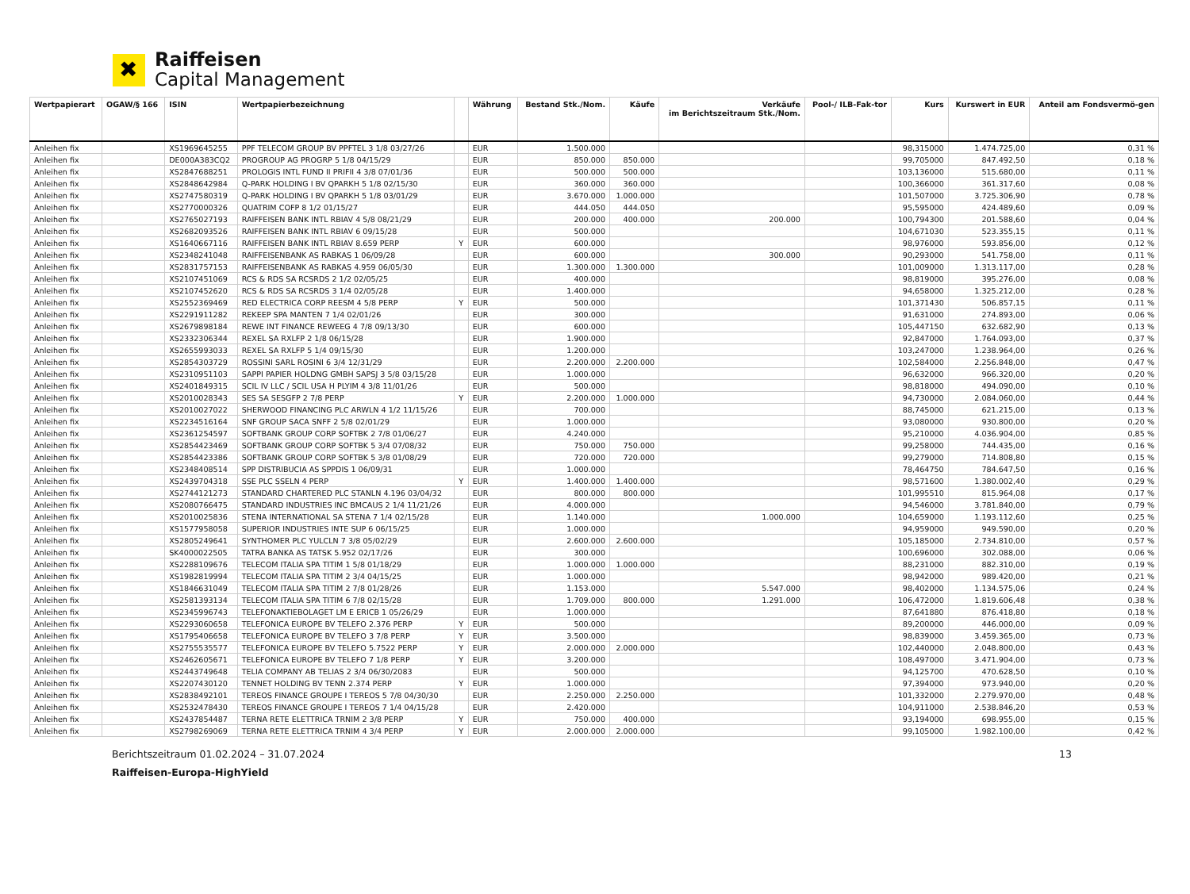✖
Raiffeisen
Capital Management
| Wertpapierart | OGAW/§ 166 | ISIN | Wertpapierbezeichnung | | Währung | Bestand Stk./Nom. | Käufe | Verkäufe im Berichtszeitraum Stk./Nom. | Pool-/ ILB-Fak-tor | Kurs | Kurswert in EUR | Anteil am Fondsvermö-gen |
| --- | --- | --- | --- | --- | --- | --- | --- | --- | --- | --- | --- | --- |
| Anleihen fix | | XS1969645255 | PPF TELECOM GROUP BV PPFTEL 3 1/8 03/27/26 | | EUR | 1.500.000 | | | | 98,315000 | 1.474.725,00 | 0,31 % |
| Anleihen fix | | DE000A383CQ2 | PROGROUP AG PROGRP 5 1/8 04/15/29 | | EUR | 850.000 | 850.000 | | | 99,705000 | 847.492,50 | 0,18 % |
| Anleihen fix | | XS2847688251 | PROLOGIS INTL FUND II PRIFII 4 3/8 07/01/36 | | EUR | 500.000 | 500.000 | | | 103,136000 | 515.680,00 | 0,11 % |
| Anleihen fix | | XS2848642984 | Q-PARK HOLDING I BV QPARKH 5 1/8 02/15/30 | | EUR | 360.000 | 360.000 | | | 100,366000 | 361.317,60 | 0,08 % |
| Anleihen fix | | XS2747580319 | Q-PARK HOLDING I BV QPARKH 5 1/8 03/01/29 | | EUR | 3.670.000 | 1.000.000 | | | 101,507000 | 3.725.306,90 | 0,78 % |
| Anleihen fix | | XS2770000326 | QUATRIM COFP 8 1/2 01/15/27 | | EUR | 444.050 | 444.050 | | | 95,595000 | 424.489,60 | 0,09 % |
| Anleihen fix | | XS2765027193 | RAIFFEISEN BANK INTL RBIAV 4 5/8 08/21/29 | | EUR | 200.000 | 400.000 | 200.000 | | 100,794300 | 201.588,60 | 0,04 % |
| Anleihen fix | | XS2682093526 | RAIFFEISEN BANK INTL RBIAV 6 09/15/28 | | EUR | 500.000 | | | | 104,671030 | 523.355,15 | 0,11 % |
| Anleihen fix | | XS1640667116 | RAIFFEISEN BANK INTL RBIAV 8.659 PERP | Y | EUR | 600.000 | | | | 98,976000 | 593.856,00 | 0,12 % |
| Anleihen fix | | XS2348241048 | RAIFFEISENBANK AS RABKAS 1 06/09/28 | | EUR | 600.000 | | 300.000 | | 90,293000 | 541.758,00 | 0,11 % |
| Anleihen fix | | XS2831757153 | RAIFFEISENBANK AS RABKAS 4.959 06/05/30 | | EUR | 1.300.000 | 1.300.000 | | | 101,009000 | 1.313.117,00 | 0,28 % |
| Anleihen fix | | XS2107451069 | RCS & RDS SA RCSRDS 2 1/2 02/05/25 | | EUR | 400.000 | | | | 98,819000 | 395.276,00 | 0,08 % |
| Anleihen fix | | XS2107452620 | RCS & RDS SA RCSRDS 3 1/4 02/05/28 | | EUR | 1.400.000 | | | | 94,658000 | 1.325.212,00 | 0,28 % |
| Anleihen fix | | XS2552369469 | RED ELECTRICA CORP REESM 4 5/8 PERP | Y | EUR | 500.000 | | | | 101,371430 | 506.857,15 | 0,11 % |
| Anleihen fix | | XS2291911282 | REKEEP SPA MANTEN 7 1/4 02/01/26 | | EUR | 300.000 | | | | 91,631000 | 274.893,00 | 0,06 % |
| Anleihen fix | | XS2679898184 | REWE INT FINANCE REWEEG 4 7/8 09/13/30 | | EUR | 600.000 | | | | 105,447150 | 632.682,90 | 0,13 % |
| Anleihen fix | | XS2332306344 | REXEL SA RXLFP 2 1/8 06/15/28 | | EUR | 1.900.000 | | | | 92,847000 | 1.764.093,00 | 0,37 % |
| Anleihen fix | | XS2655993033 | REXEL SA RXLFP 5 1/4 09/15/30 | | EUR | 1.200.000 | | | | 103,247000 | 1.238.964,00 | 0,26 % |
| Anleihen fix | | XS2854303729 | ROSSINI SARL ROSINI 6 3/4 12/31/29 | | EUR | 2.200.000 | 2.200.000 | | | 102,584000 | 2.256.848,00 | 0,47 % |
| Anleihen fix | | XS2310951103 | SAPPI PAPIER HOLDNG GMBH SAPSJ 3 5/8 03/15/28 | | EUR | 1.000.000 | | | | 96,632000 | 966.320,00 | 0,20 % |
| Anleihen fix | | XS2401849315 | SCIL IV LLC / SCIL USA H PLYIM 4 3/8 11/01/26 | | EUR | 500.000 | | | | 98,818000 | 494.090,00 | 0,10 % |
| Anleihen fix | | XS2010028343 | SES SA SESGFP 2 7/8 PERP | Y | EUR | 2.200.000 | 1.000.000 | | | 94,730000 | 2.084.060,00 | 0,44 % |
| Anleihen fix | | XS2010027022 | SHERWOOD FINANCING PLC ARWLN 4 1/2 11/15/26 | | EUR | 700.000 | | | | 88,745000 | 621.215,00 | 0,13 % |
| Anleihen fix | | XS2234516164 | SNF GROUP SACA SNFF 2 5/8 02/01/29 | | EUR | 1.000.000 | | | | 93,080000 | 930.800,00 | 0,20 % |
| Anleihen fix | | XS2361254597 | SOFTBANK GROUP CORP SOFTBK 2 7/8 01/06/27 | | EUR | 4.240.000 | | | | 95,210000 | 4.036.904,00 | 0,85 % |
| Anleihen fix | | XS2854423469 | SOFTBANK GROUP CORP SOFTBK 5 3/4 07/08/32 | | EUR | 750.000 | 750.000 | | | 99,258000 | 744.435,00 | 0,16 % |
| Anleihen fix | | XS2854423386 | SOFTBANK GROUP CORP SOFTBK 5 3/8 01/08/29 | | EUR | 720.000 | 720.000 | | | 99,279000 | 714.808,80 | 0,15 % |
| Anleihen fix | | XS2348408514 | SPP DISTRIBUCIA AS SPPDIS 1 06/09/31 | | EUR | 1.000.000 | | | | 78,464750 | 784.647,50 | 0,16 % |
| Anleihen fix | | XS2439704318 | SSE PLC SSELN 4 PERP | Y | EUR | 1.400.000 | 1.400.000 | | | 98,571600 | 1.380.002,40 | 0,29 % |
| Anleihen fix | | XS2744121273 | STANDARD CHARTERED PLC STANLN 4.196 03/04/32 | | EUR | 800.000 | 800.000 | | | 101,995510 | 815.964,08 | 0,17 % |
| Anleihen fix | | XS2080766475 | STANDARD INDUSTRIES INC BMCAUS 2 1/4 11/21/26 | | EUR | 4.000.000 | | | | 94,546000 | 3.781.840,00 | 0,79 % |
| Anleihen fix | | XS2010025836 | STENA INTERNATIONAL SA STENA 7 1/4 02/15/28 | | EUR | 1.140.000 | | 1.000.000 | | 104,659000 | 1.193.112,60 | 0,25 % |
| Anleihen fix | | XS1577958058 | SUPERIOR INDUSTRIES INTE SUP 6 06/15/25 | | EUR | 1.000.000 | | | | 94,959000 | 949.590,00 | 0,20 % |
| Anleihen fix | | XS2805249641 | SYNTHOMER PLC YULCLN 7 3/8 05/02/29 | | EUR | 2.600.000 | 2.600.000 | | | 105,185000 | 2.734.810,00 | 0,57 % |
| Anleihen fix | | SK4000022505 | TATRA BANKA AS TATSK 5.952 02/17/26 | | EUR | 300.000 | | | | 100,696000 | 302.088,00 | 0,06 % |
| Anleihen fix | | XS2288109676 | TELECOM ITALIA SPA TITIM 1 5/8 01/18/29 | | EUR | 1.000.000 | 1.000.000 | | | 88,231000 | 882.310,00 | 0,19 % |
| Anleihen fix | | XS1982819994 | TELECOM ITALIA SPA TITIM 2 3/4 04/15/25 | | EUR | 1.000.000 | | | | 98,942000 | 989.420,00 | 0,21 % |
| Anleihen fix | | XS1846631049 | TELECOM ITALIA SPA TITIM 2 7/8 01/28/26 | | EUR | 1.153.000 | | 5.547.000 | | 98,402000 | 1.134.575,06 | 0,24 % |
| Anleihen fix | | XS2581393134 | TELECOM ITALIA SPA TITIM 6 7/8 02/15/28 | | EUR | 1.709.000 | 800.000 | 1.291.000 | | 106,472000 | 1.819.606,48 | 0,38 % |
| Anleihen fix | | XS2345996743 | TELEFONAKTIEBOLAGET LM E ERICB 1 05/26/29 | | EUR | 1.000.000 | | | | 87,641880 | 876.418,80 | 0,18 % |
| Anleihen fix | | XS2293060658 | TELEFONICA EUROPE BV TELEFO 2.376 PERP | Y | EUR | 500.000 | | | | 89,200000 | 446.000,00 | 0,09 % |
| Anleihen fix | | XS1795406658 | TELEFONICA EUROPE BV TELEFO 3 7/8 PERP | Y | EUR | 3.500.000 | | | | 98,839000 | 3.459.365,00 | 0,73 % |
| Anleihen fix | | XS2755535577 | TELEFONICA EUROPE BV TELEFO 5.7522 PERP | Y | EUR | 2.000.000 | 2.000.000 | | | 102,440000 | 2.048.800,00 | 0,43 % |
| Anleihen fix | | XS2462605671 | TELEFONICA EUROPE BV TELEFO 7 1/8 PERP | Y | EUR | 3.200.000 | | | | 108,497000 | 3.471.904,00 | 0,73 % |
| Anleihen fix | | XS2443749648 | TELIA COMPANY AB TELIAS 2 3/4 06/30/2083 | | EUR | 500.000 | | | | 94,125700 | 470.628,50 | 0,10 % |
| Anleihen fix | | XS2207430120 | TENNET HOLDING BV TENN 2.374 PERP | Y | EUR | 1.000.000 | | | | 97,394000 | 973.940,00 | 0,20 % |
| Anleihen fix | | XS2838492101 | TEREOS FINANCE GROUPE I TEREOS 5 7/8 04/30/30 | | EUR | 2.250.000 | 2.250.000 | | | 101,332000 | 2.279.970,00 | 0,48 % |
| Anleihen fix | | XS2532478430 | TEREOS FINANCE GROUPE I TEREOS 7 1/4 04/15/28 | | EUR | 2.420.000 | | | | 104,911000 | 2.538.846,20 | 0,53 % |
| Anleihen fix | | XS2437854487 | TERNA RETE ELETTRICA TRNIM 2 3/8 PERP | Y | EUR | 750.000 | 400.000 | | | 93,194000 | 698.955,00 | 0,15 % |
| Anleihen fix | | XS2798269069 | TERNA RETE ELETTRICA TRNIM 4 3/4 PERP | Y | EUR | 2.000.000 | 2.000.000 | | | 99,105000 | 1.982.100,00 | 0,42 % |
Berichtszeitraum 01.02.2024 – 31.07.2024 13
Raiffeisen-Europa-HighYield